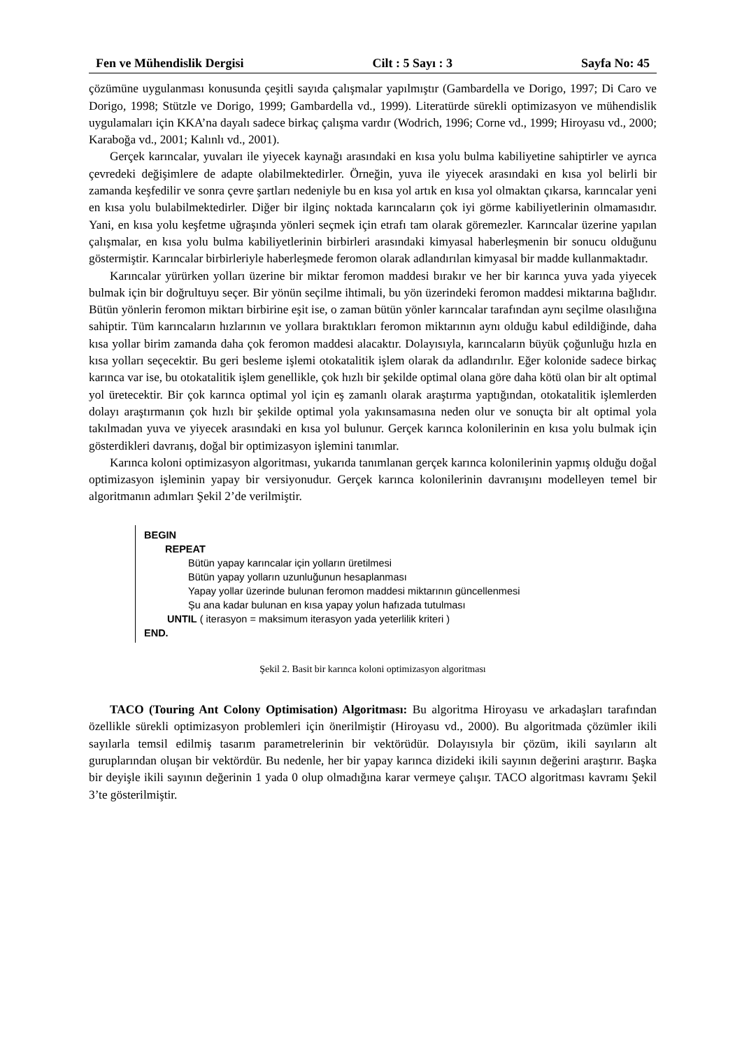Fen ve Mühendislik Dergisi Cilt : 5 Sayı : 3 Sayfa No: 45
çözümüne uygulanması konusunda çeşitli sayıda çalışmalar yapılmıştır (Gambardella ve Dorigo, 1997; Di Caro ve Dorigo, 1998; Stützle ve Dorigo, 1999; Gambardella vd., 1999). Literatürde sürekli optimizasyon ve mühendislik uygulamaları için KKA’na dayalı sadece birkaç çalışma vardır (Wodrich, 1996; Corne vd., 1999; Hiroyasu vd., 2000; Karaboğa vd., 2001; Kalınlı vd., 2001).
Gerçek karıncalar, yuvaları ile yiyecek kaynağı arasındaki en kısa yolu bulma kabiliyetine sahiptirler ve ayrıca çevredeki değişimlere de adapte olabilmektedirler. Örneğin, yuva ile yiyecek arasındaki en kısa yol belirli bir zamanda keşfedilir ve sonra çevre şartları nedeniyle bu en kısa yol artık en kısa yol olmaktan çıkarsa, karıncalar yeni en kısa yolu bulabilmektedirler. Diğer bir ilginç noktada karıncaların çok iyi görme kabiliyetlerinin olmamasıdır. Yani, en kısa yolu keşfetme uğraşında yönleri seçmek için etrafı tam olarak göremezler. Karıncalar üzerine yapılan çalışmalar, en kısa yolu bulma kabiliyetlerinin birbirleri arasındaki kimyasal haberleşmenin bir sonucu olduğunu göstermiştir. Karıncalar birbirleriyle haberleşmede feromon olarak adlandırılan kimyasal bir madde kullanmaktadır.
Karıncalar yürürken yolları üzerine bir miktar feromon maddesi bırakır ve her bir karınca yuva yada yiyecek bulmak için bir doğrultuyu seçer. Bir yönün seçilme ihtimali, bu yön üzerindeki feromon maddesi miktarına bağlıdır. Bütün yönlerin feromon miktarı birbirine eşit ise, o zaman bütün yönler karıncalar tarafından aynı seçilme olasılığına sahiptir. Tüm karıncaların hızlarının ve yollara bıraktıkları feromon miktarının aynı olduğu kabul edildiğinde, daha kısa yollar birim zamanda daha çok feromon maddesi alacaktır. Dolayısıyla, karıncaların büyük çoğunluğu hızla en kısa yolları seçecektir. Bu geri besleme işlemi otokatalitik işlem olarak da adlandırılır. Eğer kolonide sadece birkaç karınca var ise, bu otokatalitik işlem genellikle, çok hızlı bir şekilde optimal olana göre daha kötü olan bir alt optimal yol üretecektir. Bir çok karınca optimal yol için eş zamanlı olarak araştırma yaptığından, otokatalitik işlemlerden dolayı araştırmanın çok hızlı bir şekilde optimal yola yakınsamasına neden olur ve sonuçta bir alt optimal yola takılmadan yuva ve yiyecek arasındaki en kısa yol bulunur. Gerçek karınca kolonilerinin en kısa yolu bulmak için gösterdikleri davranış, doğal bir optimizasyon işlemini tanımlar.
Karınca koloni optimizasyon algoritması, yukarıda tanımlanan gerçek karınca kolonilerinin yapmış olduğu doğal optimizasyon işleminin yapay bir versiyonudur. Gerçek karınca kolonilerinin davranışını modelleyen temel bir algoritmanın adımları Şekil 2’de verilmiştir.
BEGIN
REPEAT
Bütün yapay karıncalar için yolların üretilmesi
Bütün yapay yolların uzunluğunun hesaplanması
Yapay yollar üzerinde bulunan feromon maddesi miktarının güncellenmesi
Şu ana kadar bulunan en kısa yapay yolun hafızada tutulması
UNTIL ( iterasyon = maksimum iterasyon yada yeterlilik kriteri )
END.
Şekil 2. Basit bir karınca koloni optimizasyon algoritması
TACO (Touring Ant Colony Optimisation) Algoritması: Bu algoritma Hiroyasu ve arkadaşları tarafından özellikle sürekli optimizasyon problemleri için önerilmiştir (Hiroyasu vd., 2000). Bu algoritmada çözümler ikili sayılarla temsil edilmiş tasarım parametrelerinin bir vektörüdür. Dolayısıyla bir çözüm, ikili sayıların alt guruplarından oluşan bir vektördür. Bu nedenle, her bir yapay karınca dizideki ikili sayının değerini araştırır. Başka bir deyişle ikili sayının değerinin 1 yada 0 olup olmadığına karar vermeye çalışır. TACO algoritması kavramı Şekil 3’te gösterilmiştir.